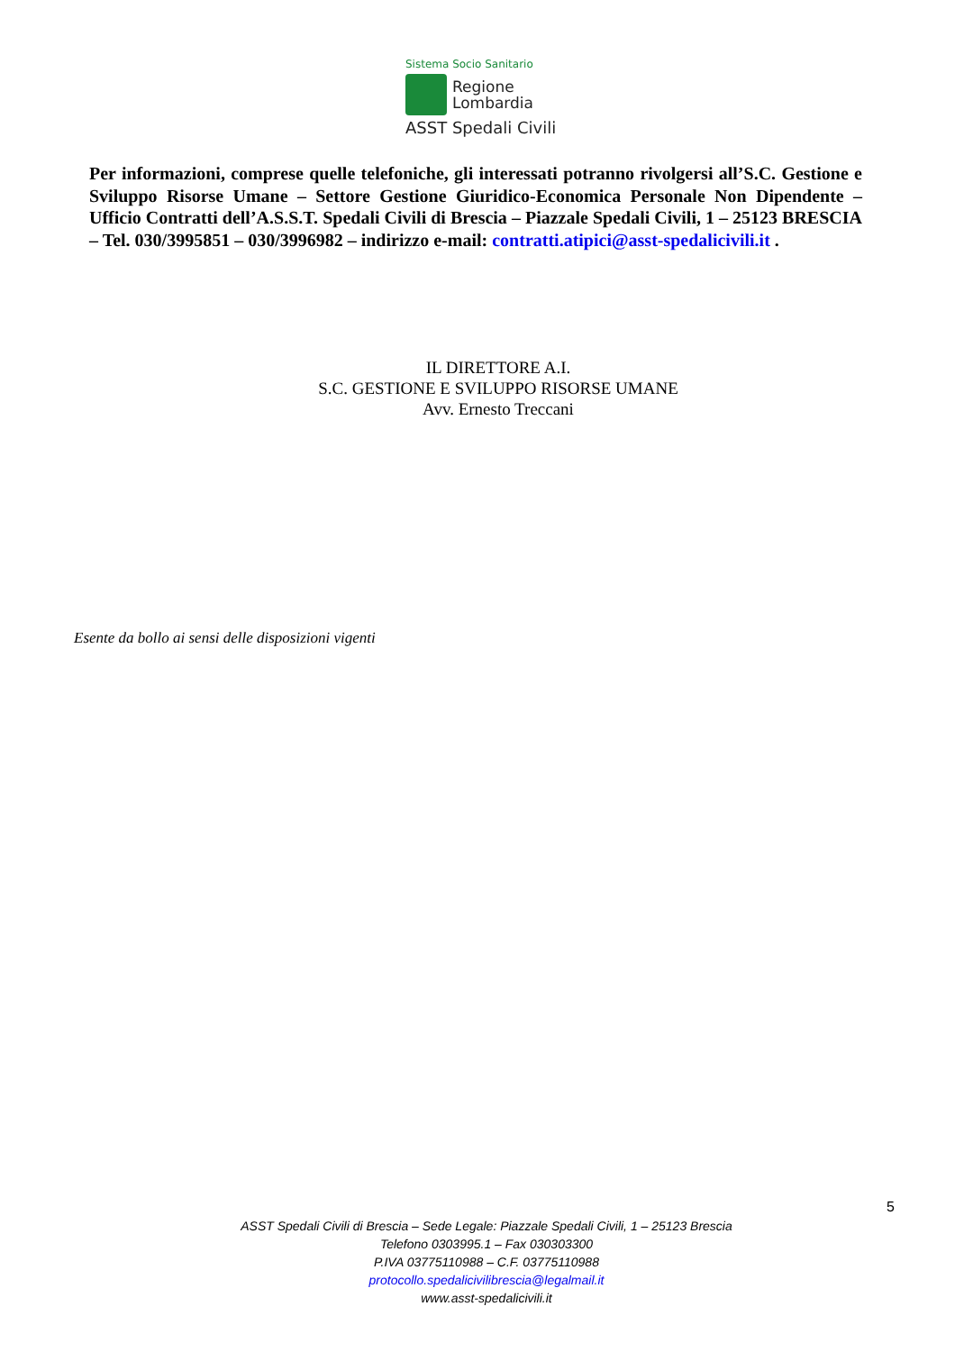Sistema Socio Sanitario
Regione
Lombardia
ASST Spedali Civili
Per informazioni, comprese quelle telefoniche, gli interessati potranno rivolgersi all’S.C. Gestione e Sviluppo Risorse Umane – Settore Gestione Giuridico-Economica Personale Non Dipendente – Ufficio Contratti dell’A.S.S.T. Spedali Civili di Brescia – Piazzale Spedali Civili, 1 – 25123 BRESCIA – Tel. 030/3995851 – 030/3996982 – indirizzo e-mail: contratti.atipici@asst-spedalicivili.it .
IL DIRETTORE A.I.
S.C. GESTIONE E SVILUPPO RISORSE UMANE
Avv. Ernesto Treccani
Esente da bollo ai sensi delle disposizioni vigenti
5
ASST Spedali Civili di Brescia – Sede Legale: Piazzale Spedali Civili, 1 – 25123 Brescia
Telefono 0303995.1 – Fax 030303300
P.IVA 03775110988 – C.F. 03775110988
protocollo.spedalicivilibrescia@legalmail.it
www.asst-spedalicivili.it